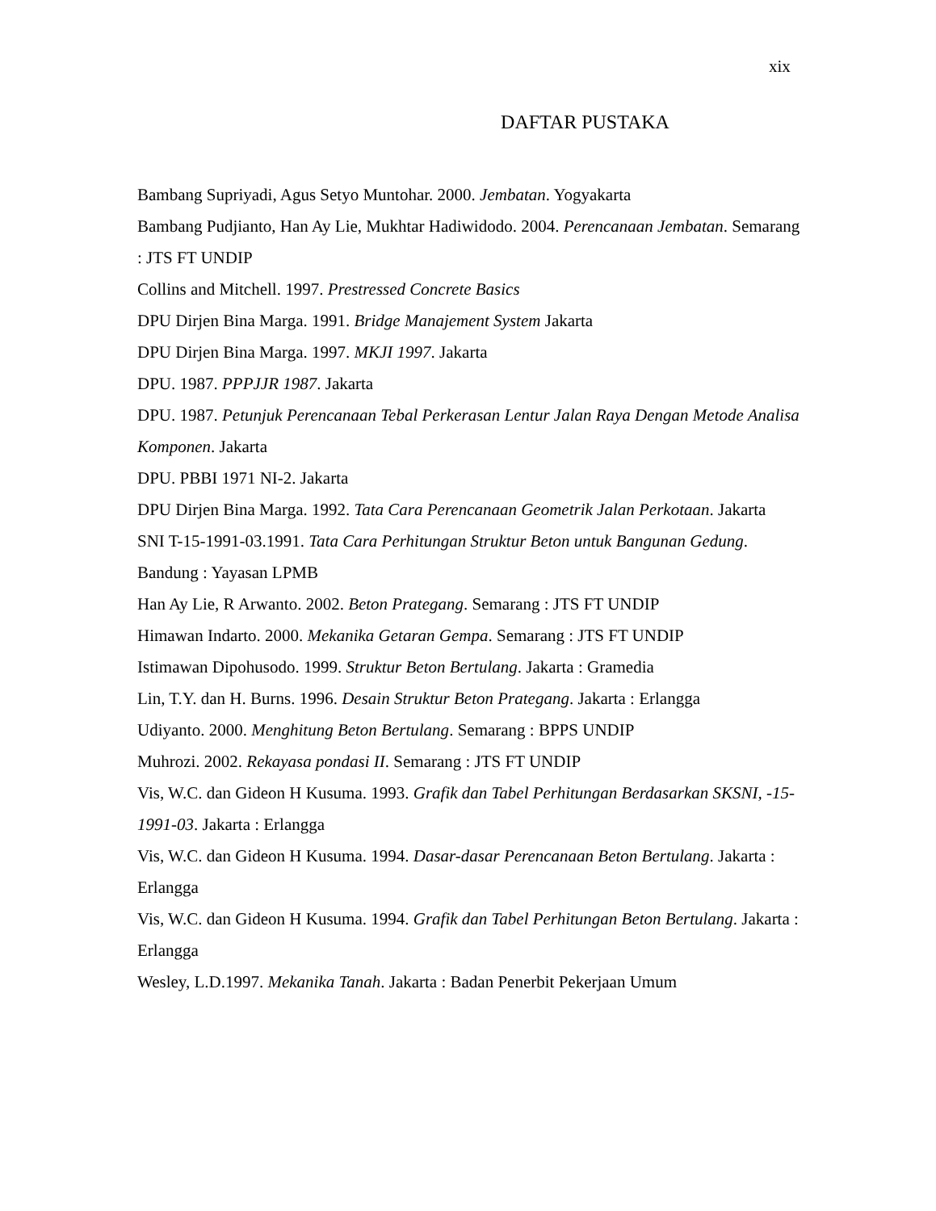xix
DAFTAR PUSTAKA
Bambang Supriyadi, Agus Setyo Muntohar. 2000. Jembatan. Yogyakarta
Bambang Pudjianto, Han Ay Lie, Mukhtar Hadiwidodo. 2004. Perencanaan Jembatan. Semarang : JTS FT UNDIP
Collins and Mitchell. 1997. Prestressed Concrete Basics
DPU Dirjen Bina Marga. 1991. Bridge Manajement System Jakarta
DPU Dirjen Bina Marga. 1997. MKJI 1997. Jakarta
DPU. 1987. PPPJJR 1987. Jakarta
DPU. 1987. Petunjuk Perencanaan Tebal Perkerasan Lentur Jalan Raya Dengan Metode Analisa Komponen. Jakarta
DPU. PBBI 1971 NI-2. Jakarta
DPU Dirjen Bina Marga. 1992. Tata Cara Perencanaan Geometrik Jalan Perkotaan. Jakarta
SNI T-15-1991-03.1991. Tata Cara Perhitungan Struktur Beton untuk Bangunan Gedung. Bandung : Yayasan LPMB
Han Ay Lie, R Arwanto. 2002. Beton Prategang. Semarang : JTS FT UNDIP
Himawan Indarto. 2000. Mekanika Getaran Gempa. Semarang : JTS FT UNDIP
Istimawan Dipohusodo. 1999. Struktur Beton Bertulang. Jakarta : Gramedia
Lin, T.Y. dan H. Burns. 1996. Desain Struktur Beton Prategang. Jakarta : Erlangga
Udiyanto. 2000. Menghitung Beton Bertulang. Semarang : BPPS UNDIP
Muhrozi. 2002. Rekayasa pondasi II. Semarang : JTS FT UNDIP
Vis, W.C. dan Gideon H Kusuma. 1993. Grafik dan Tabel Perhitungan Berdasarkan SKSNI, -15-1991-03. Jakarta : Erlangga
Vis, W.C. dan Gideon H Kusuma. 1994. Dasar-dasar Perencanaan Beton Bertulang. Jakarta : Erlangga
Vis, W.C. dan Gideon H Kusuma. 1994. Grafik dan Tabel Perhitungan Beton Bertulang. Jakarta : Erlangga
Wesley, L.D.1997. Mekanika Tanah. Jakarta : Badan Penerbit Pekerjaan Umum